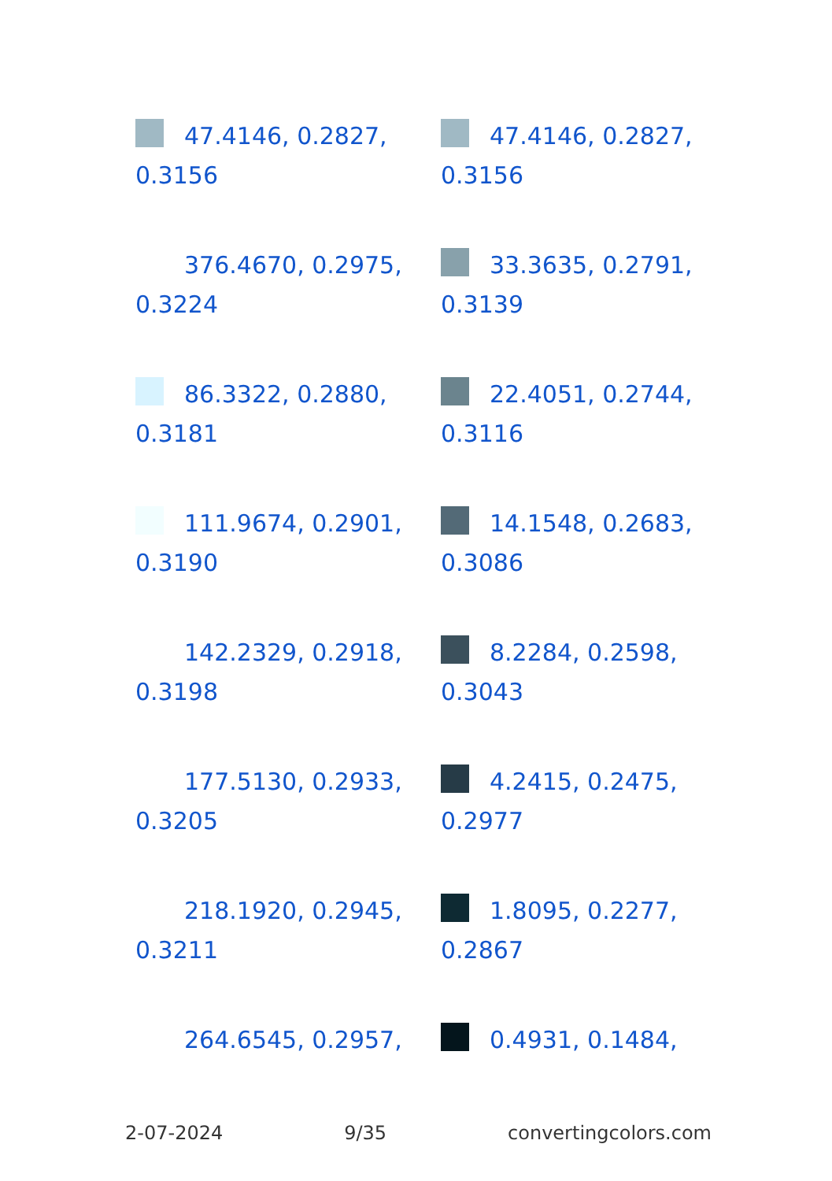47.4146, 0.2827,
0.3156
47.4146, 0.2827,
0.3156
376.4670, 0.2975,
0.3224
33.3635, 0.2791,
0.3139
86.3322, 0.2880,
0.3181
22.4051, 0.2744,
0.3116
111.9674, 0.2901,
0.3190
14.1548, 0.2683,
0.3086
142.2329, 0.2918,
0.3198
8.2284, 0.2598,
0.3043
177.5130, 0.2933,
0.3205
4.2415, 0.2475,
0.2977
218.1920, 0.2945,
0.3211
1.8095, 0.2277,
0.2867
264.6545, 0.2957,
0.4931, 0.1484,
2-07-2024 9/35 convertingcolors.com